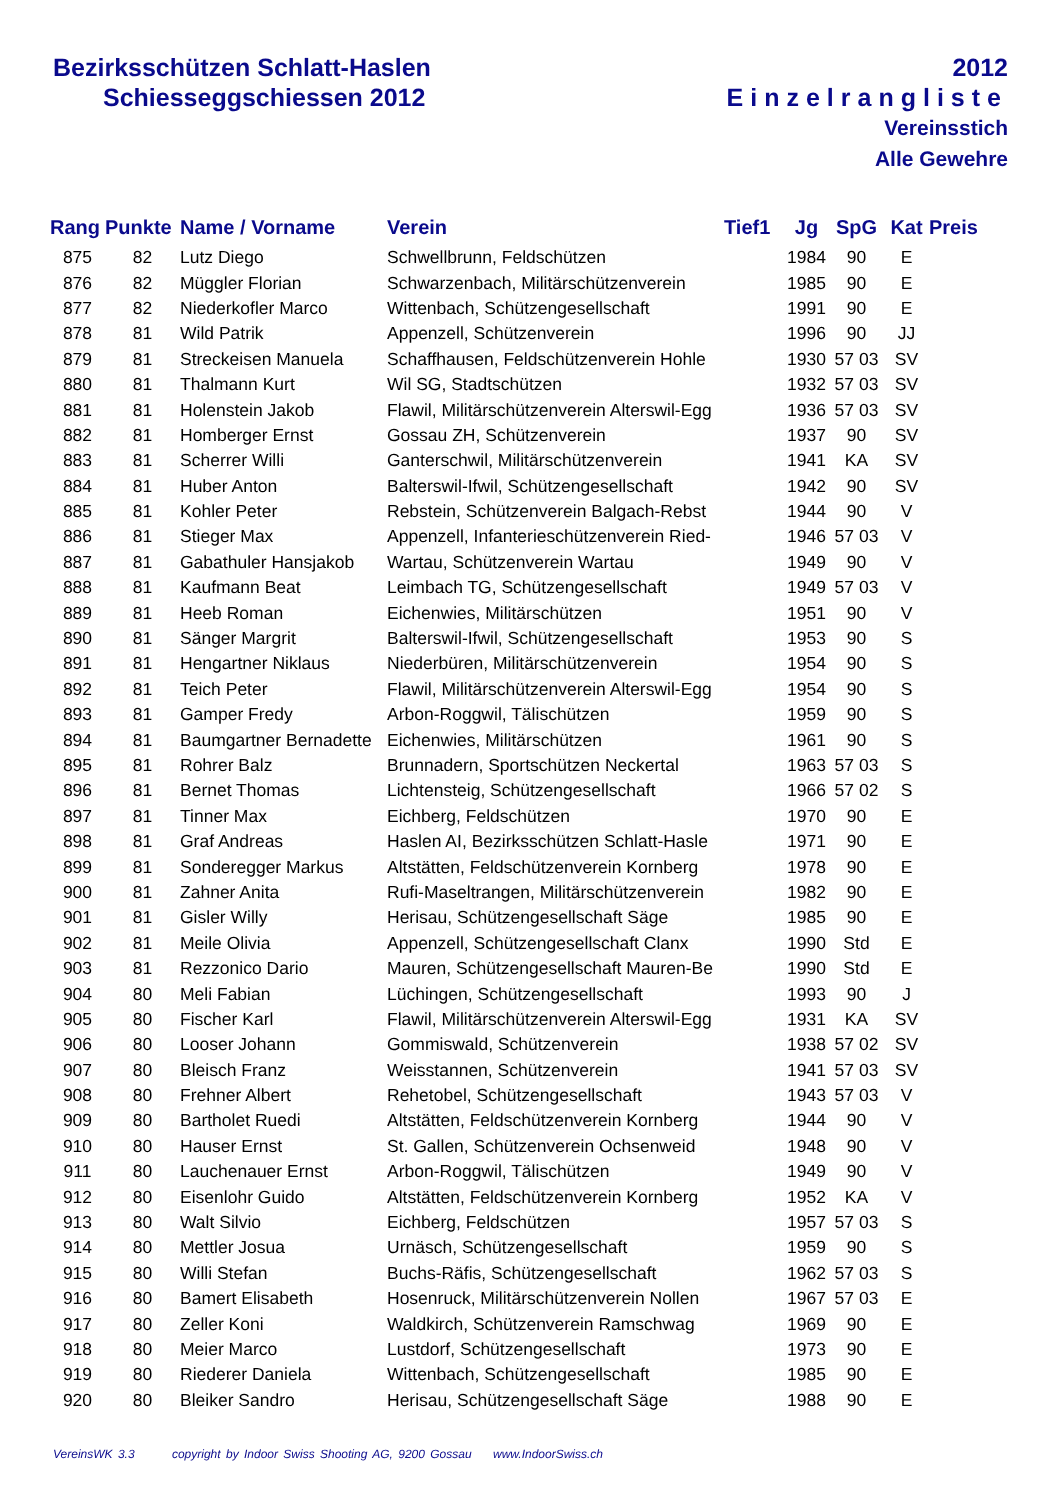Bezirksschützen Schlatt-Haslen
Schiesseggschiessen 2012
2012
Einzelrangliste
Vereinsstich
Alle Gewehre
| Rang | Punkte | Name / Vorname | Verein | Tief1 | Jg | SpG | Kat | Preis |
| --- | --- | --- | --- | --- | --- | --- | --- | --- |
| 875 | 82 | Lutz Diego | Schwellbrunn, Feldschützen | | 1984 | 90 | E | |
| 876 | 82 | Müggler Florian | Schwarzenbach, Militärschützenverein | | 1985 | 90 | E | |
| 877 | 82 | Niederkofler Marco | Wittenbach, Schützengesellschaft | | 1991 | 90 | E | |
| 878 | 81 | Wild Patrik | Appenzell, Schützenverein | | 1996 | 90 | JJ | |
| 879 | 81 | Streckeisen Manuela | Schaffhausen, Feldschützenverein Hohle | | 1930 | 57 03 | SV | |
| 880 | 81 | Thalmann Kurt | Wil SG, Stadtschützen | | 1932 | 57 03 | SV | |
| 881 | 81 | Holenstein Jakob | Flawil, Militärschützenverein Alterswil-Egg | | 1936 | 57 03 | SV | |
| 882 | 81 | Homberger Ernst | Gossau ZH, Schützenverein | | 1937 | 90 | SV | |
| 883 | 81 | Scherrer Willi | Ganterschwil, Militärschützenverein | | 1941 | KA | SV | |
| 884 | 81 | Huber Anton | Balterswil-Ifwil, Schützengesellschaft | | 1942 | 90 | SV | |
| 885 | 81 | Kohler Peter | Rebstein, Schützenverein Balgach-Rebst | | 1944 | 90 | V | |
| 886 | 81 | Stieger Max | Appenzell, Infanterieschützenverein Ried- | | 1946 | 57 03 | V | |
| 887 | 81 | Gabathuler Hansjakob | Wartau, Schützenverein Wartau | | 1949 | 90 | V | |
| 888 | 81 | Kaufmann Beat | Leimbach TG, Schützengesellschaft | | 1949 | 57 03 | V | |
| 889 | 81 | Heeb Roman | Eichenwies, Militärschützen | | 1951 | 90 | V | |
| 890 | 81 | Sänger Margrit | Balterswil-Ifwil, Schützengesellschaft | | 1953 | 90 | S | |
| 891 | 81 | Hengartner Niklaus | Niederbüren, Militärschützenverein | | 1954 | 90 | S | |
| 892 | 81 | Teich Peter | Flawil, Militärschützenverein Alterswil-Egg | | 1954 | 90 | S | |
| 893 | 81 | Gamper Fredy | Arbon-Roggwil, Tälischützen | | 1959 | 90 | S | |
| 894 | 81 | Baumgartner Bernadette | Eichenwies, Militärschützen | | 1961 | 90 | S | |
| 895 | 81 | Rohrer Balz | Brunnadern, Sportschützen Neckertal | | 1963 | 57 03 | S | |
| 896 | 81 | Bernet Thomas | Lichtensteig, Schützengesellschaft | | 1966 | 57 02 | S | |
| 897 | 81 | Tinner Max | Eichberg, Feldschützen | | 1970 | 90 | E | |
| 898 | 81 | Graf Andreas | Haslen AI, Bezirksschützen Schlatt-Hasle | | 1971 | 90 | E | |
| 899 | 81 | Sonderegger Markus | Altstätten, Feldschützenverein Kornberg | | 1978 | 90 | E | |
| 900 | 81 | Zahner Anita | Rufi-Maseltrangen, Militärschützenverein | | 1982 | 90 | E | |
| 901 | 81 | Gisler Willy | Herisau, Schützengesellschaft Säge | | 1985 | 90 | E | |
| 902 | 81 | Meile Olivia | Appenzell, Schützengesellschaft Clanx | | 1990 | Std | E | |
| 903 | 81 | Rezzonico Dario | Mauren, Schützengesellschaft Mauren-Be | | 1990 | Std | E | |
| 904 | 80 | Meli Fabian | Lüchingen, Schützengesellschaft | | 1993 | 90 | J | |
| 905 | 80 | Fischer Karl | Flawil, Militärschützenverein Alterswil-Egg | | 1931 | KA | SV | |
| 906 | 80 | Looser Johann | Gommiswald, Schützenverein | | 1938 | 57 02 | SV | |
| 907 | 80 | Bleisch Franz | Weisstannen, Schützenverein | | 1941 | 57 03 | SV | |
| 908 | 80 | Frehner Albert | Rehetobel, Schützengesellschaft | | 1943 | 57 03 | V | |
| 909 | 80 | Bartholet Ruedi | Altstätten, Feldschützenverein Kornberg | | 1944 | 90 | V | |
| 910 | 80 | Hauser Ernst | St. Gallen, Schützenverein Ochsenweid | | 1948 | 90 | V | |
| 911 | 80 | Lauchenauer Ernst | Arbon-Roggwil, Tälischützen | | 1949 | 90 | V | |
| 912 | 80 | Eisenlohr Guido | Altstätten, Feldschützenverein Kornberg | | 1952 | KA | V | |
| 913 | 80 | Walt Silvio | Eichberg, Feldschützen | | 1957 | 57 03 | S | |
| 914 | 80 | Mettler Josua | Urnäsch, Schützengesellschaft | | 1959 | 90 | S | |
| 915 | 80 | Willi Stefan | Buchs-Räfis, Schützengesellschaft | | 1962 | 57 03 | S | |
| 916 | 80 | Bamert Elisabeth | Hosenruck, Militärschützenverein Nollen | | 1967 | 57 03 | E | |
| 917 | 80 | Zeller Koni | Waldkirch, Schützenverein Ramschwag | | 1969 | 90 | E | |
| 918 | 80 | Meier Marco | Lustdorf, Schützengesellschaft | | 1973 | 90 | E | |
| 919 | 80 | Riederer Daniela | Wittenbach, Schützengesellschaft | | 1985 | 90 | E | |
| 920 | 80 | Bleiker Sandro | Herisau, Schützengesellschaft Säge | | 1988 | 90 | E | |
VereinsWK 3.3 copyright by Indoor Swiss Shooting AG, 9200 Gossau www.IndoorSwiss.ch